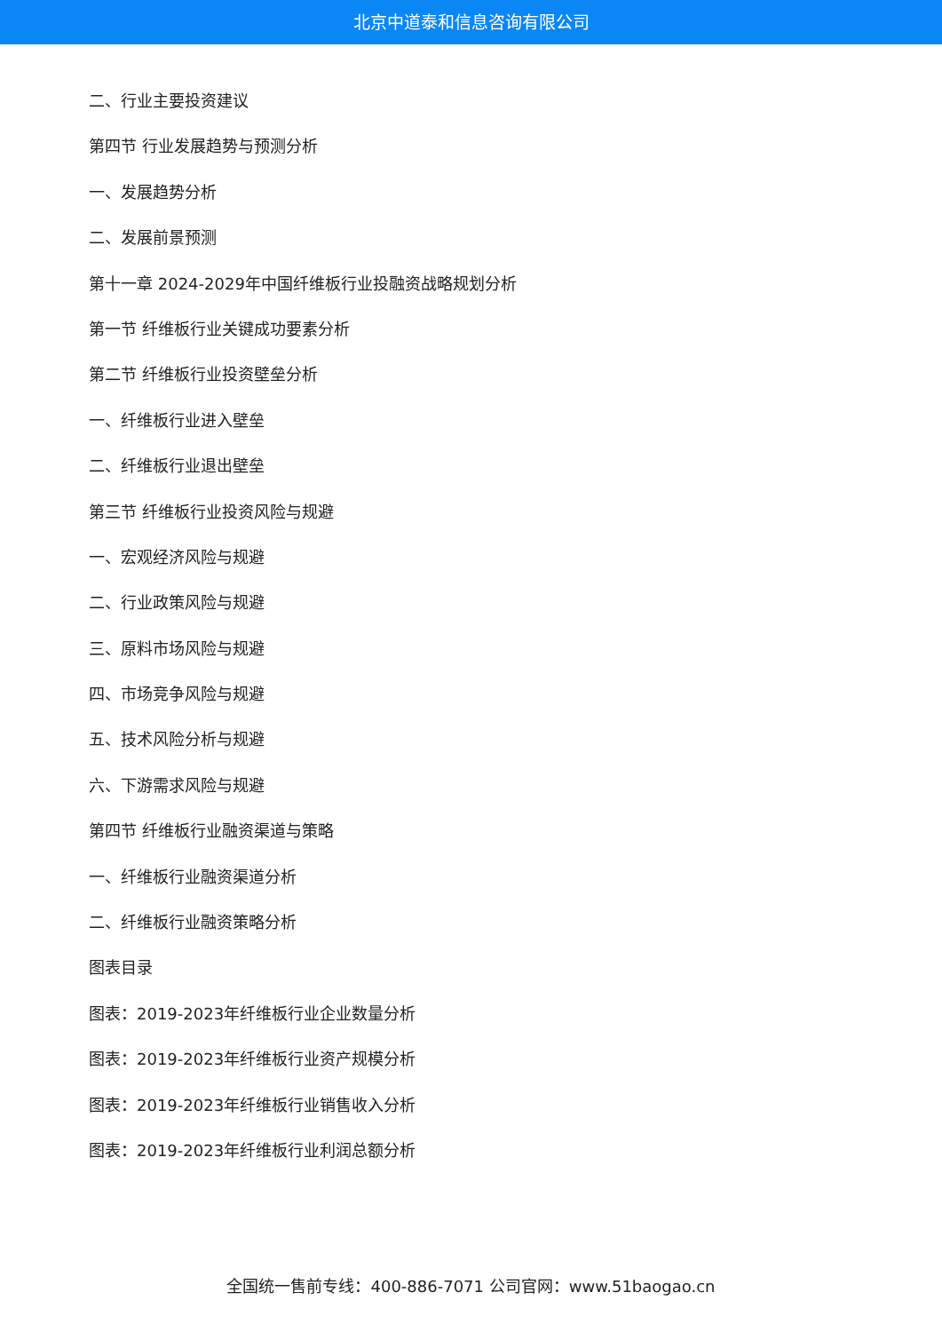北京中道泰和信息咨询有限公司
二、行业主要投资建议
第四节 行业发展趋势与预测分析
一、发展趋势分析
二、发展前景预测
第十一章 2024-2029年中国纤维板行业投融资战略规划分析
第一节 纤维板行业关键成功要素分析
第二节 纤维板行业投资壁垒分析
一、纤维板行业进入壁垒
二、纤维板行业退出壁垒
第三节 纤维板行业投资风险与规避
一、宏观经济风险与规避
二、行业政策风险与规避
三、原料市场风险与规避
四、市场竞争风险与规避
五、技术风险分析与规避
六、下游需求风险与规避
第四节 纤维板行业融资渠道与策略
一、纤维板行业融资渠道分析
二、纤维板行业融资策略分析
图表目录
图表：2019-2023年纤维板行业企业数量分析
图表：2019-2023年纤维板行业资产规模分析
图表：2019-2023年纤维板行业销售收入分析
图表：2019-2023年纤维板行业利润总额分析
全国统一售前专线：400-886-7071 公司官网：www.51baogao.cn